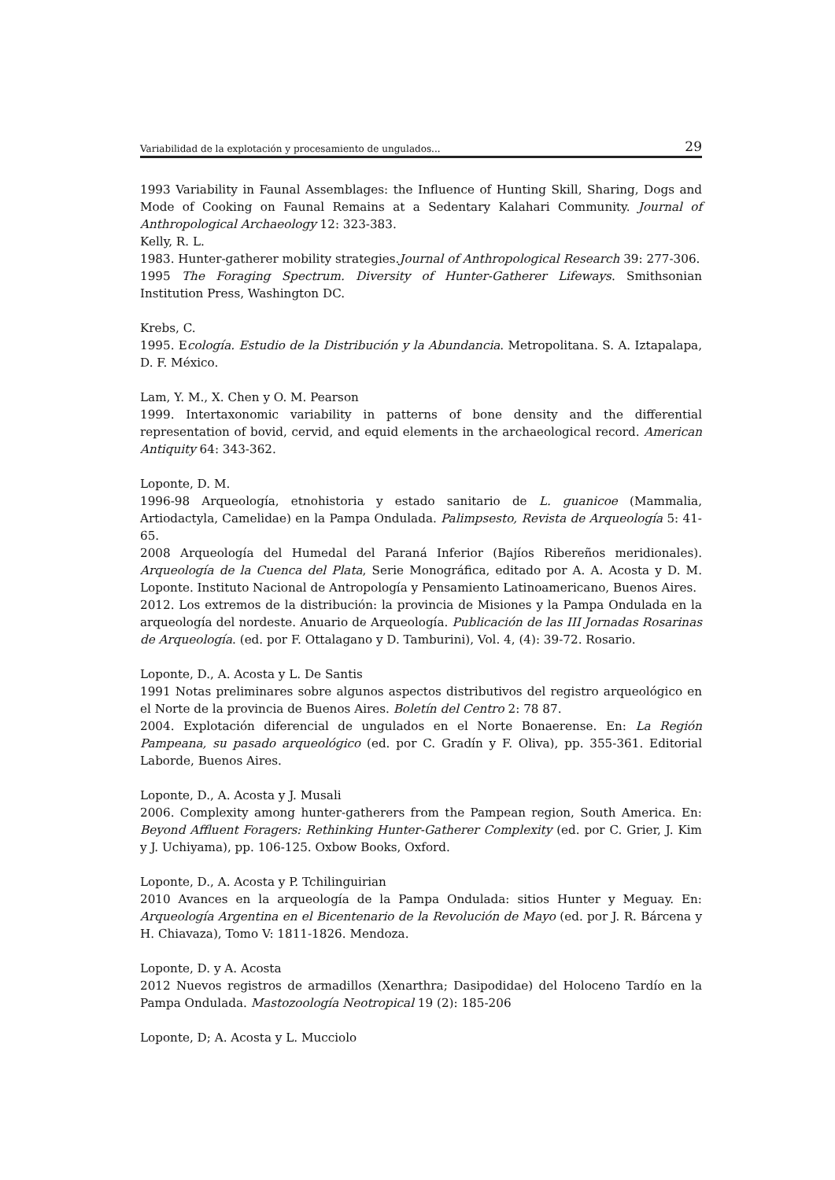Variabilidad de la explotación y procesamiento de ungulados... 29
1993 Variability in Faunal Assemblages: the Influence of Hunting Skill, Sharing, Dogs and Mode of Cooking on Faunal Remains at a Sedentary Kalahari Community. Journal of Anthropological Archaeology 12: 323-383.
Kelly, R. L.
1983. Hunter-gatherer mobility strategies.Journal of Anthropological Research 39: 277-306.
1995 The Foraging Spectrum. Diversity of Hunter-Gatherer Lifeways. Smithsonian Institution Press, Washington DC.
Krebs, C.
1995. Ecología. Estudio de la Distribución y la Abundancia. Metropolitana. S. A. Iztapalapa, D. F. México.
Lam, Y. M., X. Chen y O. M. Pearson
1999. Intertaxonomic variability in patterns of bone density and the differential representation of bovid, cervid, and equid elements in the archaeological record. American Antiquity 64: 343-362.
Loponte, D. M.
1996-98 Arqueología, etnohistoria y estado sanitario de L. guanicoe (Mammalia, Artiodactyla, Camelidae) en la Pampa Ondulada. Palimpsesto, Revista de Arqueología 5: 41-65.
2008 Arqueología del Humedal del Paraná Inferior (Bajíos Ribereños meridionales). Arqueología de la Cuenca del Plata, Serie Monográfica, editado por A. A. Acosta y D. M. Loponte. Instituto Nacional de Antropología y Pensamiento Latinoamericano, Buenos Aires.
2012. Los extremos de la distribución: la provincia de Misiones y la Pampa Ondulada en la arqueología del nordeste. Anuario de Arqueología. Publicación de las III Jornadas Rosarinas de Arqueología. (ed. por F. Ottalagano y D. Tamburini), Vol. 4, (4): 39-72. Rosario.
Loponte, D., A. Acosta y L. De Santis
1991 Notas preliminares sobre algunos aspectos distributivos del registro arqueológico en el Norte de la provincia de Buenos Aires. Boletín del Centro 2: 78 87.
2004. Explotación diferencial de ungulados en el Norte Bonaerense. En: La Región Pampeana, su pasado arqueológico (ed. por C. Gradín y F. Oliva), pp. 355-361. Editorial Laborde, Buenos Aires.
Loponte, D., A. Acosta y J. Musali
2006. Complexity among hunter-gatherers from the Pampean region, South America. En: Beyond Affluent Foragers: Rethinking Hunter-Gatherer Complexity (ed. por C. Grier, J. Kim y J. Uchiyama), pp. 106-125. Oxbow Books, Oxford.
Loponte, D., A. Acosta y P. Tchilinguirian
2010 Avances en la arqueología de la Pampa Ondulada: sitios Hunter y Meguay. En: Arqueología Argentina en el Bicentenario de la Revolución de Mayo (ed. por J. R. Bárcena y H. Chiavaza), Tomo V: 1811-1826. Mendoza.
Loponte, D. y A. Acosta
2012 Nuevos registros de armadillos (Xenarthra; Dasipodidae) del Holoceno Tardío en la Pampa Ondulada. Mastozoología Neotropical 19 (2): 185-206
Loponte, D; A. Acosta y L. Mucciolo